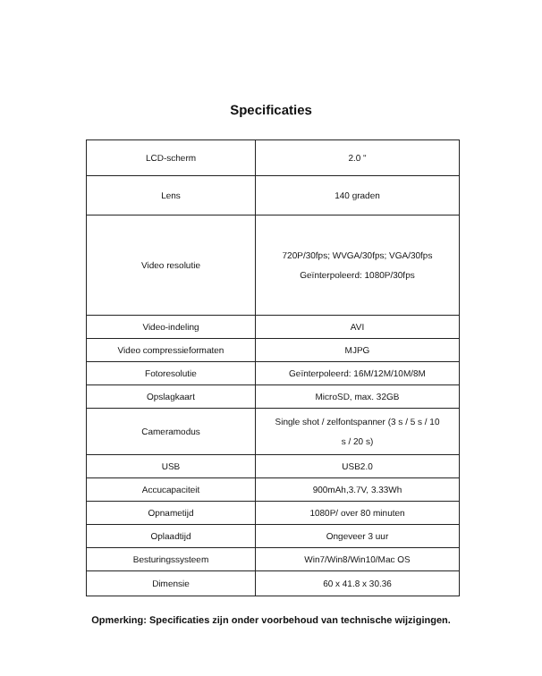Specificaties
| LCD-scherm | 2.0 " |
| Lens | 140 graden |
| Video resolutie | 720P/30fps; WVGA/30fps; VGA/30fps Geïnterpoleerd: 1080P/30fps |
| Video-indeling | AVI |
| Video compressieformaten | MJPG |
| Fotoresolutie | Geïnterpoleerd: 16M/12M/10M/8M |
| Opslagkaart | MicroSD, max. 32GB |
| Cameramodus | Single shot / zelfontspanner (3 s / 5 s / 10 s / 20 s) |
| USB | USB2.0 |
| Accucapaciteit | 900mAh,3.7V, 3.33Wh |
| Opnametijd | 1080P/ over 80 minuten |
| Oplaadtijd | Ongeveer 3 uur |
| Besturingssysteem | Win7/Win8/Win10/Mac OS |
| Dimensie | 60 x 41.8 x 30.36 |
Opmerking: Specificaties zijn onder voorbehoud van technische wijzigingen.